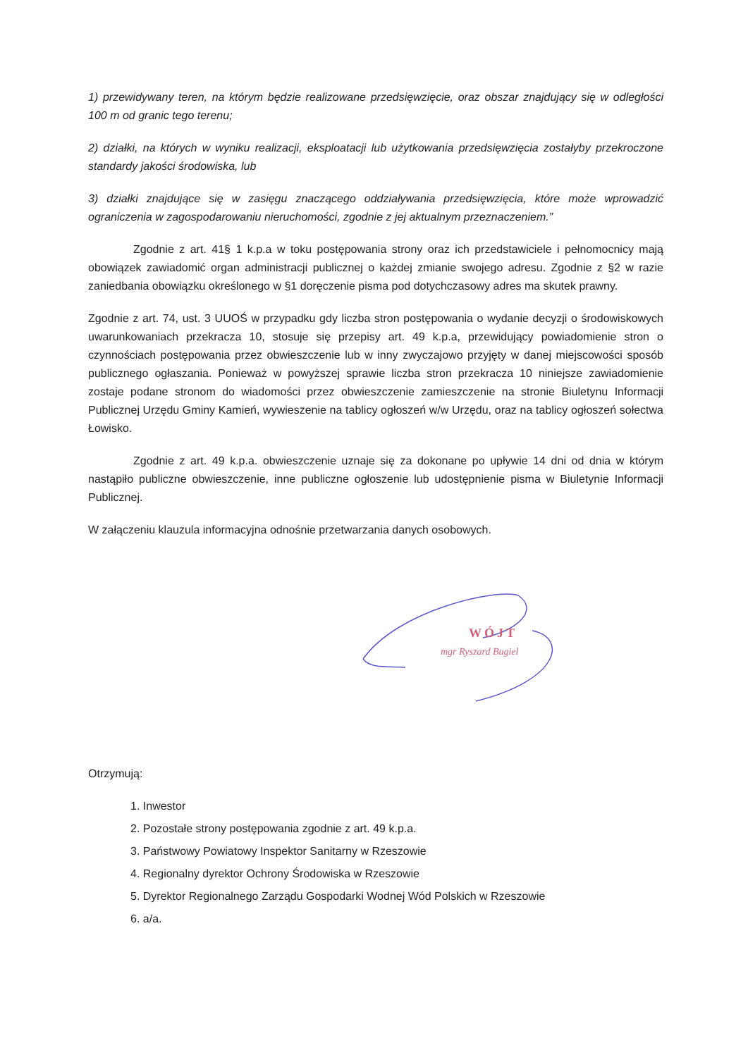1) przewidywany teren, na którym będzie realizowane przedsięwzięcie, oraz obszar znajdujący się w odległości 100 m od granic tego terenu;
2) działki, na których w wyniku realizacji, eksploatacji lub użytkowania przedsięwzięcia zostałyby przekroczone standardy jakości środowiska, lub
3) działki znajdujące się w zasięgu znaczącego oddziaływania przedsięwzięcia, które może wprowadzić ograniczenia w zagospodarowaniu nieruchomości, zgodnie z jej aktualnym przeznaczeniem.”
Zgodnie z art. 41§ 1 k.p.a w toku postępowania strony oraz ich przedstawiciele i pełnomocnicy mają obowiązek zawiadomić organ administracji publicznej o każdej zmianie swojego adresu. Zgodnie z §2 w razie zaniedbania obowiązku określonego w §1 doręczenie pisma pod dotychczasowy adres ma skutek prawny.
Zgodnie z art. 74, ust. 3 UUOŚ w przypadku gdy liczba stron postępowania o wydanie decyzji o środowiskowych uwarunkowaniach przekracza 10, stosuje się przepisy art. 49 k.p.a, przewidujący powiadomienie stron o czynnościach postępowania przez obwieszczenie lub w inny zwyczajowo przyjęty w danej miejscowości sposób publicznego ogłaszania. Ponieważ w powyższej sprawie liczba stron przekracza 10 niniejsze zawiadomienie zostaje podane stronom do wiadomości przez obwieszczenie zamieszczenie na stronie Biuletynu Informacji Publicznej Urzędu Gminy Kamień, wywieszenie na tablicy ogłoszeń w/w Urzędu, oraz na tablicy ogłoszeń sołectwa Łowisko.
Zgodnie z art. 49 k.p.a. obwieszczenie uznaje się za dokonane po upływie 14 dni od dnia w którym nastąpiło publiczne obwieszczenie, inne publiczne ogłoszenie lub udostępnienie pisma w Biuletynie Informacji Publicznej.
W załączeniu klauzula informacyjna odnośnie przetwarzania danych osobowych.
WÓJT
mgr Ryszard Bugiel
Otrzymują:
1. Inwestor
2. Pozostałe strony postępowania zgodnie z art. 49 k.p.a.
3. Państwowy Powiatowy Inspektor Sanitarny w Rzeszowie
4. Regionalny dyrektor Ochrony Środowiska w Rzeszowie
5. Dyrektor Regionalnego Zarządu Gospodarki Wodnej Wód Polskich w Rzeszowie
6. a/a.